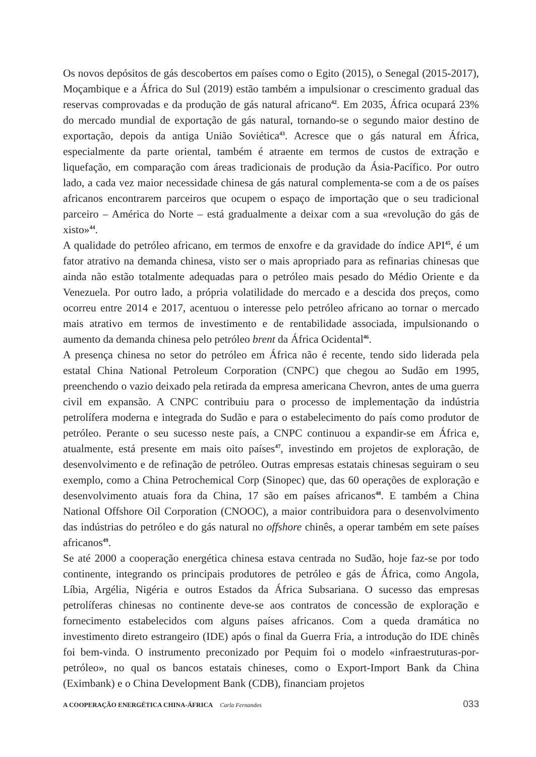Os novos depósitos de gás descobertos em países como o Egito (2015), o Senegal (2015-2017), Moçambique e a África do Sul (2019) estão também a impulsionar o crescimento gradual das reservas comprovadas e da produção de gás natural africano<sup>42</sup>. Em 2035, África ocupará 23% do mercado mundial de exportação de gás natural, tornando-se o segundo maior destino de exportação, depois da antiga União Soviética<sup>43</sup>. Acresce que o gás natural em África, especialmente da parte oriental, também é atraente em termos de custos de extração e liquefação, em comparação com áreas tradicionais de produção da Ásia-Pacífico. Por outro lado, a cada vez maior necessidade chinesa de gás natural complementa-se com a de os países africanos encontrarem parceiros que ocupem o espaço de importação que o seu tradicional parceiro – América do Norte – está gradualmente a deixar com a sua «revolução do gás de xisto»<sup>44</sup>.
A qualidade do petróleo africano, em termos de enxofre e da gravidade do índice API<sup>45</sup>, é um fator atrativo na demanda chinesa, visto ser o mais apropriado para as refinarias chinesas que ainda não estão totalmente adequadas para o petróleo mais pesado do Médio Oriente e da Venezuela. Por outro lado, a própria volatilidade do mercado e a descida dos preços, como ocorreu entre 2014 e 2017, acentuou o interesse pelo petróleo africano ao tornar o mercado mais atrativo em termos de investimento e de rentabilidade associada, impulsionando o aumento da demanda chinesa pelo petróleo brent da África Ocidental<sup>46</sup>.
A presença chinesa no setor do petróleo em África não é recente, tendo sido liderada pela estatal China National Petroleum Corporation (CNPC) que chegou ao Sudão em 1995, preenchendo o vazio deixado pela retirada da empresa americana Chevron, antes de uma guerra civil em expansão. A CNPC contribuiu para o processo de implementação da indústria petrolífera moderna e integrada do Sudão e para o estabelecimento do país como produtor de petróleo. Perante o seu sucesso neste país, a CNPC continuou a expandir-se em África e, atualmente, está presente em mais oito países<sup>47</sup>, investindo em projetos de exploração, de desenvolvimento e de refinação de petróleo. Outras empresas estatais chinesas seguiram o seu exemplo, como a China Petrochemical Corp (Sinopec) que, das 60 operações de exploração e desenvolvimento atuais fora da China, 17 são em países africanos<sup>48</sup>. E também a China National Offshore Oil Corporation (CNOOC), a maior contribuidora para o desenvolvimento das indústrias do petróleo e do gás natural no offshore chinês, a operar também em sete países africanos<sup>49</sup>.
Se até 2000 a cooperação energética chinesa estava centrada no Sudão, hoje faz-se por todo continente, integrando os principais produtores de petróleo e gás de África, como Angola, Líbia, Argélia, Nigéria e outros Estados da África Subsariana. O sucesso das empresas petrolíferas chinesas no continente deve-se aos contratos de concessão de exploração e fornecimento estabelecidos com alguns países africanos. Com a queda dramática no investimento direto estrangeiro (IDE) após o final da Guerra Fria, a introdução do IDE chinês foi bem-vinda. O instrumento preconizado por Pequim foi o modelo «infraestruturas-por-petróleo», no qual os bancos estatais chineses, como o Export-Import Bank da China (Eximbank) e o China Development Bank (CDB), financiam projetos
A COOPERAÇÃO ENERGÉTICA CHINA-ÁFRICA Carla Fernandes
033